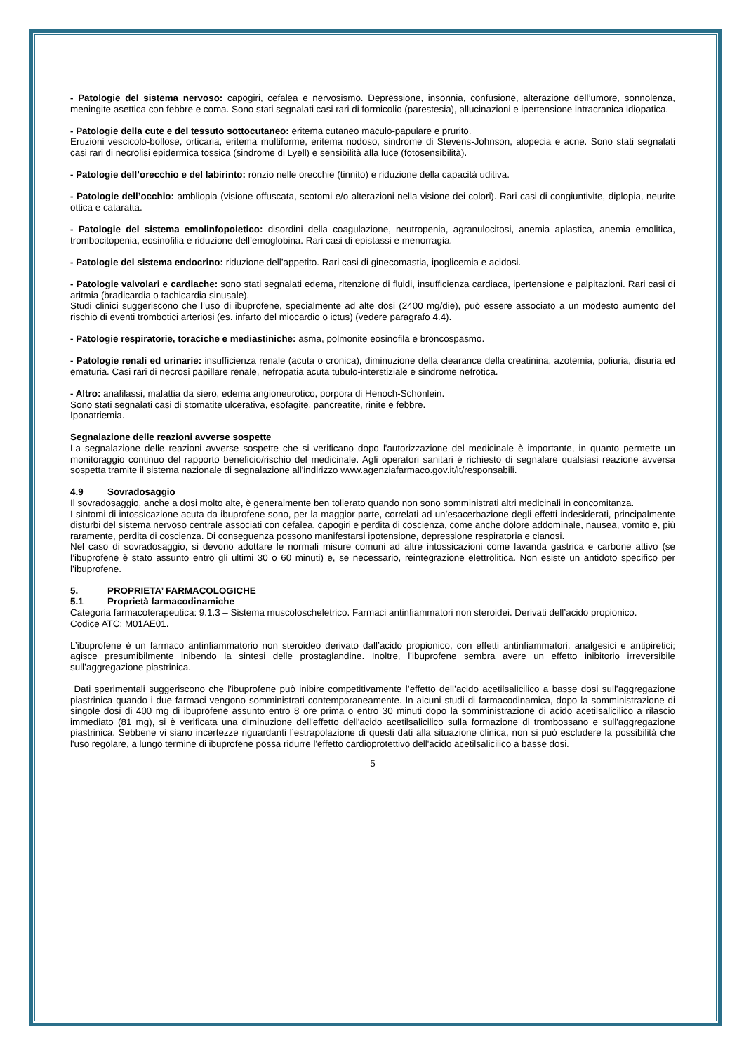- Patologie del sistema nervoso: capogiri, cefalea e nervosismo. Depressione, insonnia, confusione, alterazione dell’umore, sonnolenza, meningite asettica con febbre e coma. Sono stati segnalati casi rari di formicolio (parestesia), allucinazioni e ipertensione intracranica idiopatica.
- Patologie della cute e del tessuto sottocutaneo: eritema cutaneo maculo-papulare e prurito.
Eruzioni vescicolo-bollose, orticaria, eritema multiforme, eritema nodoso, sindrome di Stevens-Johnson, alopecia e acne. Sono stati segnalati casi rari di necrolisi epidermica tossica (sindrome di Lyell) e sensibilità alla luce (fotosensibilità).
- Patologie dell’orecchio e del labirinto: ronzio nelle orecchie (tinnito) e riduzione della capacità uditiva.
- Patologie dell’occhio: ambliopia (visione offuscata, scotomi e/o alterazioni nella visione dei colori). Rari casi di congiuntivite, diplopia, neurite ottica e cataratta.
- Patologie del sistema emolinfopoietico: disordini della coagulazione, neutropenia, agranulocitosi, anemia aplastica, anemia emolitica, trombocitopenia, eosinofilia e riduzione dell’emoglobina. Rari casi di epistassi e menorragia.
- Patologie del sistema endocrino: riduzione dell’appetito. Rari casi di ginecomastia, ipoglicemia e acidosi.
- Patologie valvolari e cardiache: sono stati segnalati edema, ritenzione di fluidi, insufficienza cardiaca, ipertensione e palpitazioni. Rari casi di aritmia (bradicardia o tachicardia sinusale).
Studi clinici suggeriscono che l’uso di ibuprofene, specialmente ad alte dosi (2400 mg/die), può essere associato a un modesto aumento del rischio di eventi trombotici arteriosi (es. infarto del miocardio o ictus) (vedere paragrafo 4.4).
- Patologie respiratorie, toraciche e mediastiniche: asma, polmonite eosinofila e broncospasmo.
- Patologie renali ed urinarie: insufficienza renale (acuta o cronica), diminuzione della clearance della creatinina, azotemia, poliuria, disuria ed ematuria. Casi rari di necrosi papillare renale, nefropatia acuta tubulo-interstiziale e sindrome nefrotica.
- Altro: anafilassi, malattia da siero, edema angioneurotico, porpora di Henoch-Schonlein.
Sono stati segnalati casi di stomatite ulcerativa, esofagite, pancreatite, rinite e febbre.
Iponatriemia.
Segnalazione delle reazioni avverse sospette
La segnalazione delle reazioni avverse sospette che si verificano dopo l'autorizzazione del medicinale è importante, in quanto permette un monitoraggio continuo del rapporto beneficio/rischio del medicinale. Agli operatori sanitari è richiesto di segnalare qualsiasi reazione avversa sospetta tramite il sistema nazionale di segnalazione all'indirizzo www.agenziafarmaco.gov.it/it/responsabili.
4.9 Sovradosaggio
Il sovradosaggio, anche a dosi molto alte, è generalmente ben tollerato quando non sono somministrati altri medicinali in concomitanza.
I sintomi di intossicazione acuta da ibuprofene sono, per la maggior parte, correlati ad un’esacerbazione degli effetti indesiderati, principalmente disturbi del sistema nervoso centrale associati con cefalea, capogiri e perdita di coscienza, come anche dolore addominale, nausea, vomito e, più raramente, perdita di coscienza. Di conseguenza possono manifestarsi ipotensione, depressione respiratoria e cianosi.
Nel caso di sovradosaggio, si devono adottare le normali misure comuni ad altre intossicazioni come lavanda gastrica e carbone attivo (se l’ibuprofene è stato assunto entro gli ultimi 30 o 60 minuti) e, se necessario, reintegrazione elettrolitica. Non esiste un antidoto specifico per l’ibuprofene.
5. PROPRIETA’ FARMACOLOGICHE
5.1 Proprietà farmacodinamiche
Categoria farmacoterapeutica: 9.1.3 – Sistema muscoloscheletrico. Farmaci antinfiammatori non steroidei. Derivati dell’acido propionico.
Codice ATC: M01AE01.
L’ibuprofene è un farmaco antinfiammatorio non steroideo derivato dall’acido propionico, con effetti antinfiammatori, analgesici e antipiretici; agisce presumibilmente inibendo la sintesi delle prostaglandine. Inoltre, l’ibuprofene sembra avere un effetto inibitorio irreversibile sull’aggregazione piastrinica.
Dati sperimentali suggeriscono che l'ibuprofene può inibire competitivamente l’effetto dell’acido acetilsalicilico a basse dosi sull’aggregazione piastrinica quando i due farmaci vengono somministrati contemporaneamente. In alcuni studi di farmacodinamica, dopo la somministrazione di singole dosi di 400 mg di ibuprofene assunto entro 8 ore prima o entro 30 minuti dopo la somministrazione di acido acetilsalicilico a rilascio immediato (81 mg), si è verificata una diminuzione dell'effetto dell'acido acetilsalicilico sulla formazione di trombossano e sull'aggregazione piastrinica. Sebbene vi siano incertezze riguardanti l’estrapolazione di questi dati alla situazione clinica, non si può escludere la possibilità che l'uso regolare, a lungo termine di ibuprofene possa ridurre l'effetto cardioprotettivo dell'acido acetilsalicilico a basse dosi.
5